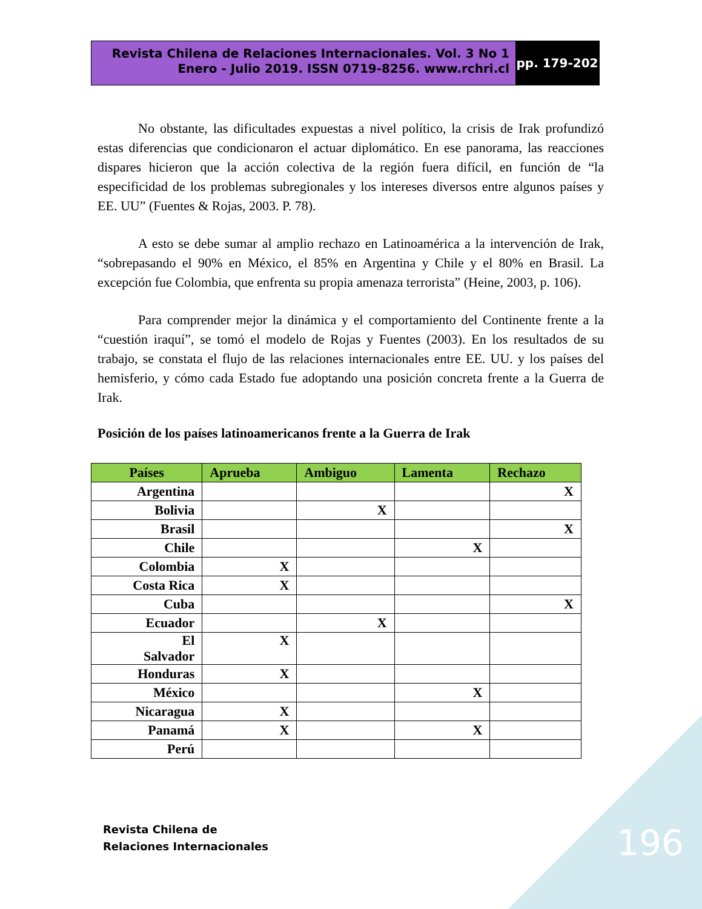Revista Chilena de Relaciones Internacionales. Vol. 3 No 1
Enero - Julio 2019. ISSN 0719-8256. www.rchri.cl
pp. 179-202
No obstante, las dificultades expuestas a nivel político, la crisis de Irak profundizó estas diferencias que condicionaron el actuar diplomático. En ese panorama, las reacciones dispares hicieron que la acción colectiva de la región fuera difícil, en función de “la especificidad de los problemas subregionales y los intereses diversos entre algunos países y EE. UU” (Fuentes & Rojas, 2003. P. 78).
A esto se debe sumar al amplio rechazo en Latinoamérica a la intervención de Irak, “sobrepasando el 90% en México, el 85% en Argentina y Chile y el 80% en Brasil. La excepción fue Colombia, que enfrenta su propia amenaza terrorista” (Heine, 2003, p. 106).
Para comprender mejor la dinámica y el comportamiento del Continente frente a la “cuestión iraquí”, se tomó el modelo de Rojas y Fuentes (2003). En los resultados de su trabajo, se constata el flujo de las relaciones internacionales entre EE. UU. y los países del hemisferio, y cómo cada Estado fue adoptando una posición concreta frente a la Guerra de Irak.
Posición de los países latinoamericanos frente a la Guerra de Irak
| Países | Aprueba | Ambiguo | Lamenta | Rechazo |
| --- | --- | --- | --- | --- |
| Argentina | | | | X |
| Bolivia | | X | | |
| Brasil | | | | X |
| Chile | | | X | |
| Colombia | X | | | |
| Costa Rica | X | | | |
| Cuba | | | | X |
| Ecuador | | X | | |
| El Salvador | X | | | |
| Honduras | X | | | |
| México | | | X | |
| Nicaragua | X | | | |
| Panamá | X | | X | |
| Perú | | | | |
Revista Chilena de
Relaciones Internacionales
196